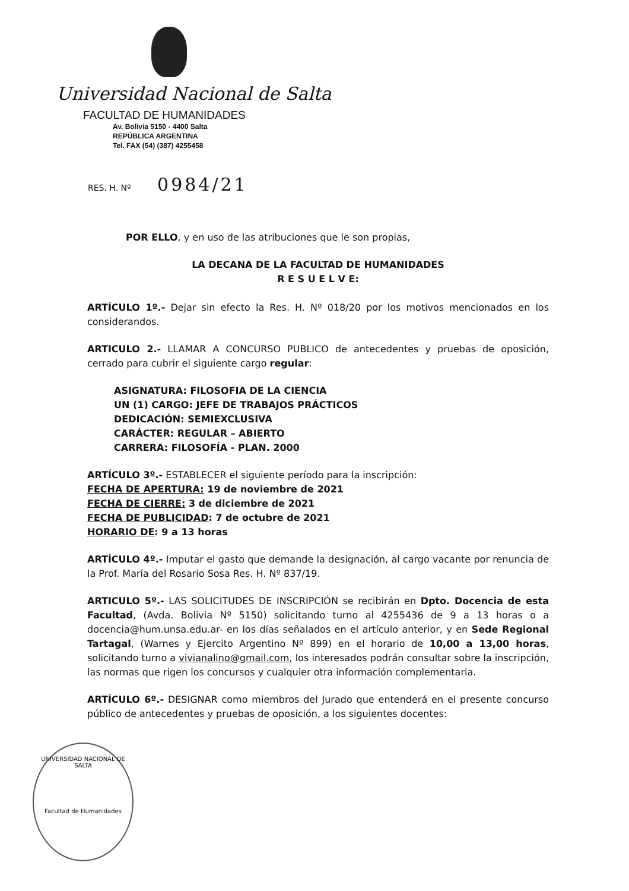Universidad Nacional de Salta
FACULTAD DE HUMANIDADES
Av. Bolivia 5150 - 4400 Salta
REPÚBLICA ARGENTINA
Tel. FAX (54) (387) 4255458
RES. H. Nº 0984/21
POR ELLO, y en uso de las atribuciones que le son propias,
LA DECANA DE LA FACULTAD DE HUMANIDADES
R E S U E L V E:
ARTÍCULO 1º.- Dejar sin efecto la Res. H. Nº 018/20 por los motivos mencionados en los considerandos.
ARTICULO 2.- LLAMAR A CONCURSO PUBLICO de antecedentes y pruebas de oposición, cerrado para cubrir el siguiente cargo regular:
ASIGNATURA: FILOSOFIA DE LA CIENCIA
UN (1) CARGO: JEFE DE TRABAJOS PRÁCTICOS
DEDICACIÓN: SEMIEXCLUSIVA
CARÁCTER: REGULAR – ABIERTO
CARRERA: FILOSOFÍA - PLAN. 2000
ARTÍCULO 3º.- ESTABLECER el siguiente período para la inscripción:
FECHA DE APERTURA: 19 de noviembre de 2021
FECHA DE CIERRE: 3 de diciembre de 2021
FECHA DE PUBLICIDAD: 7 de octubre de 2021
HORARIO DE: 9 a 13 horas
ARTÍCULO 4º.- Imputar el gasto que demande la designación, al cargo vacante por renuncia de la Prof. María del Rosario Sosa Res. H. Nº 837/19.
ARTICULO 5º.- LAS SOLICITUDES DE INSCRIPCIÓN se recibirán en Dpto. Docencia de esta Facultad, (Avda. Bolivia Nº 5150) solicitando turno al 4255436 de 9 a 13 horas o a docencia@hum.unsa.edu.ar- en los días señalados en el artículo anterior, y en Sede Regional Tartagal, (Warnes y Ejercito Argentino Nº 899) en el horario de 10,00 a 13,00 horas, solicitando turno a vivianalino@gmail.com, los interesados podrán consultar sobre la inscripción, las normas que rigen los concursos y cualquier otra información complementaria.
ARTÍCULO 6º.- DESIGNAR como miembros del Jurado que entenderá en el presente concurso público de antecedentes y pruebas de oposición, a los siguientes docentes:
UNIVERSIDAD NACIONAL DE SALTA
Facultad de Humanidades